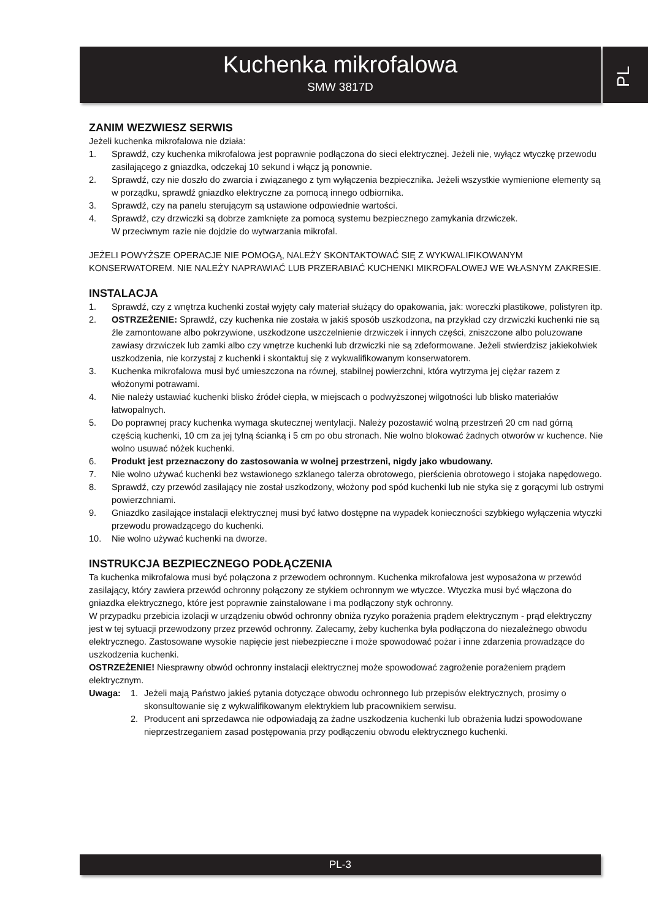Kuchenka mikrofalowa
SMW 3817D
PL
ZANIM WEZWIESZ SERWIS
Jeżeli kuchenka mikrofalowa nie działa:
1. Sprawdź, czy kuchenka mikrofalowa jest poprawnie podłączona do sieci elektrycznej. Jeżeli nie, wyłącz wtyczkę przewodu zasilającego z gniazdka, odczekaj 10 sekund i włącz ją ponownie.
2. Sprawdź, czy nie doszło do zwarcia i związanego z tym wyłączenia bezpiecznika. Jeżeli wszystkie wymienione elementy są w porządku, sprawdź gniazdko elektryczne za pomocą innego odbiornika.
3. Sprawdź, czy na panelu sterującym są ustawione odpowiednie wartości.
4. Sprawdź, czy drzwiczki są dobrze zamknięte za pomocą systemu bezpiecznego zamykania drzwiczek.
W przeciwnym razie nie dojdzie do wytwarzania mikrofal.
JEŻELI POWYŻSZE OPERACJE NIE POMOGĄ, NALEŻY SKONTAKTOWAĆ SIĘ Z WYKWALIFIKOWANYM KONSERWATOREM. NIE NALEŻY NAPRAWIAĆ LUB PRZERABIAĆ KUCHENKI MIKROFALOWEJ WE WŁASNYM ZAKRESIE.
INSTALACJA
1. Sprawdź, czy z wnętrza kuchenki został wyjęty cały materiał służący do opakowania, jak: woreczki plastikowe, polistyren itp.
2. OSTRZEŻENIE: Sprawdź, czy kuchenka nie została w jakiś sposób uszkodzona, na przykład czy drzwiczki kuchenki nie są źle zamontowane albo pokrzywione, uszkodzone uszczelnienie drzwiczek i innych części, zniszczone albo poluzowane zawiasy drzwiczek lub zamki albo czy wnętrze kuchenki lub drzwiczki nie są zdeformowane. Jeżeli stwierdzisz jakiekolwiek uszkodzenia, nie korzystaj z kuchenki i skontaktuj się z wykwalifikowanym konserwatorem.
3. Kuchenka mikrofalowa musi być umieszczona na równej, stabilnej powierzchni, która wytrzyma jej ciężar razem z włożonymi potrawami.
4. Nie należy ustawiać kuchenki blisko źródeł ciepła, w miejscach o podwyższonej wilgotności lub blisko materiałów łatwopalnych.
5. Do poprawnej pracy kuchenka wymaga skutecznej wentylacji. Należy pozostawić wolną przestrzeń 20 cm nad górną częścią kuchenki, 10 cm za jej tylną ścianką i 5 cm po obu stronach. Nie wolno blokować żadnych otworów w kuchence. Nie wolno usuwać nóżek kuchenki.
6. Produkt jest przeznaczony do zastosowania w wolnej przestrzeni, nigdy jako wbudowany.
7. Nie wolno używać kuchenki bez wstawionego szklanego talerza obrotowego, pierścienia obrotowego i stojaka napędowego.
8. Sprawdź, czy przewód zasilający nie został uszkodzony, włożony pod spód kuchenki lub nie styka się z gorącymi lub ostrymi powierzchniami.
9. Gniazdko zasilające instalacji elektrycznej musi być łatwo dostępne na wypadek konieczności szybkiego wyłączenia wtyczki przewodu prowadzącego do kuchenki.
10. Nie wolno używać kuchenki na dworze.
INSTRUKCJA BEZPIECZNEGO PODŁĄCZENIA
Ta kuchenka mikrofalowa musi być połączona z przewodem ochronnym. Kuchenka mikrofalowa jest wyposażona w przewód zasilający, który zawiera przewód ochronny połączony ze stykiem ochronnym we wtyczce. Wtyczka musi być włączona do gniazdka elektrycznego, które jest poprawnie zainstalowane i ma podłączony styk ochronny.
W przypadku przebicia izolacji w urządzeniu obwód ochronny obniża ryzyko porażenia prądem elektrycznym - prąd elektryczny jest w tej sytuacji przewodzony przez przewód ochronny. Zalecamy, żeby kuchenka była podłączona do niezależnego obwodu elektrycznego. Zastosowane wysokie napięcie jest niebezpieczne i może spowodować pożar i inne zdarzenia prowadzące do uszkodzenia kuchenki.
OSTRZEŻENIE! Niesprawny obwód ochronny instalacji elektrycznej może spowodować zagrożenie porażeniem prądem elektrycznym.
Uwaga: 1. Jeżeli mają Państwo jakieś pytania dotyczące obwodu ochronnego lub przepisów elektrycznych, prosimy o skonsultowanie się z wykwalifikowanym elektrykiem lub pracownikiem serwisu.
2. Producent ani sprzedawca nie odpowiadają za żadne uszkodzenia kuchenki lub obrażenia ludzi spowodowane nieprzestrzeganiem zasad postępowania przy podłączeniu obwodu elektrycznego kuchenki.
PL-3